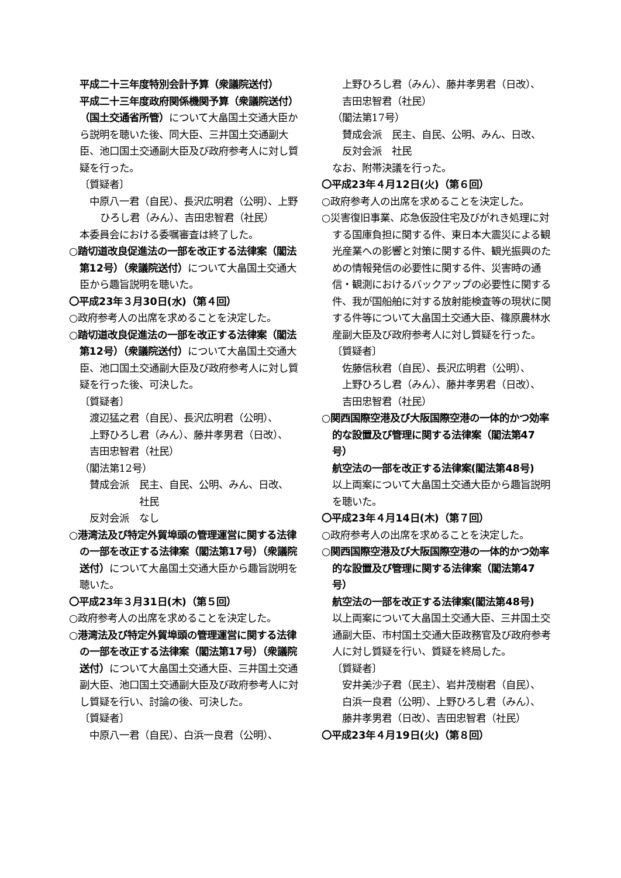平成二十三年度特別会計予算（衆議院送付）
平成二十三年度政府関係機関予算（衆議院送付）
（国土交通省所管）について大畠国土交通大臣から説明を聴いた後、同大臣、三井国土交通副大臣、池口国土交通副大臣及び政府参考人に対し質疑を行った。
〔質疑者〕
中原八一君（自民）、長沢広明君（公明）、上野ひろし君（みん）、吉田忠智君（社民）
本委員会における委嘱審査は終了した。
○踏切道改良促進法の一部を改正する法律案（閣法第12号）（衆議院送付）について大畠国土交通大臣から趣旨説明を聴いた。
〇平成23年３月30日(水)（第４回）
○政府参考人の出席を求めることを決定した。
○踏切道改良促進法の一部を改正する法律案（閣法第12号）（衆議院送付）について大畠国土交通大臣、池口国土交通副大臣及び政府参考人に対し質疑を行った後、可決した。
〔質疑者〕
渡辺猛之君（自民）、長沢広明君（公明）、
上野ひろし君（みん）、藤井孝男君（日改）、
吉田忠智君（社民）
（閣法第12号）
賛成会派　民主、自民、公明、みん、日改、
　　　　　社民
反対会派　なし
○港湾法及び特定外貿埠頭の管理運営に関する法律の一部を改正する法律案（閣法第17号）（衆議院送付）について大畠国土交通大臣から趣旨説明を聴いた。
〇平成23年３月31日(木)（第５回）
○政府参考人の出席を求めることを決定した。
○港湾法及び特定外貿埠頭の管理運営に関する法律の一部を改正する法律案（閣法第17号）（衆議院送付）について大畠国土交通大臣、三井国土交通副大臣、池口国土交通副大臣及び政府参考人に対し質疑を行い、討論の後、可決した。
〔質疑者〕
中原八一君（自民）、白浜一良君（公明）、
上野ひろし君（みん）、藤井孝男君（日改）、
吉田忠智君（社民）
（閣法第17号）
賛成会派　民主、自民、公明、みん、日改、
反対会派　社民
なお、附帯決議を行った。
〇平成23年４月12日(火)（第６回）
○政府参考人の出席を求めることを決定した。
○災害復旧事業、応急仮設住宅及びがれき処理に対する国庫負担に関する件、東日本大震災による観光産業への影響と対策に関する件、観光振興のための情報発信の必要性に関する件、災害時の通信・観測におけるバックアップの必要性に関する件、我が国船舶に対する放射能検査等の現状に関する件等について大畠国土交通大臣、篠原農林水産副大臣及び政府参考人に対し質疑を行った。
〔質疑者〕
佐藤信秋君（自民）、長沢広明君（公明）、
上野ひろし君（みん）、藤井孝男君（日改）、
吉田忠智君（社民）
○関西国際空港及び大阪国際空港の一体的かつ効率的な設置及び管理に関する法律案（閣法第47号）
航空法の一部を改正する法律案(閣法第48号)
以上両案について大畠国土交通大臣から趣旨説明を聴いた。
〇平成23年４月14日(木)（第７回）
○政府参考人の出席を求めることを決定した。
○関西国際空港及び大阪国際空港の一体的かつ効率的な設置及び管理に関する法律案（閣法第47号）
航空法の一部を改正する法律案(閣法第48号)
以上両案について大畠国土交通大臣、三井国土交通副大臣、市村国土交通大臣政務官及び政府参考人に対し質疑を行い、質疑を終局した。
〔質疑者〕
安井美沙子君（民主）、岩井茂樹君（自民）、
白浜一良君（公明）、上野ひろし君（みん）、
藤井孝男君（日改）、吉田忠智君（社民）
〇平成23年４月19日(火)（第８回）